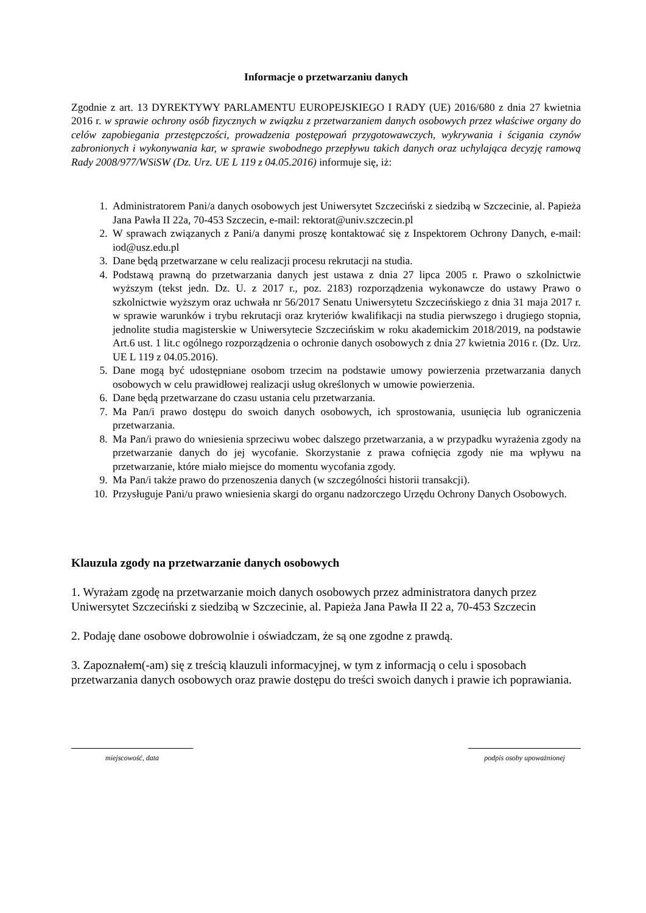Informacje o przetwarzaniu danych
Zgodnie z art. 13 DYREKTYWY PARLAMENTU EUROPEJSKIEGO I RADY (UE) 2016/680 z dnia 27 kwietnia 2016 r. w sprawie ochrony osób fizycznych w związku z przetwarzaniem danych osobowych przez właściwe organy do celów zapobiegania przestępczości, prowadzenia postępowań przygotowawczych, wykrywania i ścigania czynów zabronionych i wykonywania kar, w sprawie swobodnego przepływu takich danych oraz uchylająca decyzję ramową Rady 2008/977/WSiSW (Dz. Urz. UE L 119 z 04.05.2016) informuje się, iż:
1. Administratorem Pani/a danych osobowych jest Uniwersytet Szczeciński z siedzibą w Szczecinie, al. Papieża Jana Pawła II 22a, 70-453 Szczecin, e-mail: rektorat@univ.szczecin.pl
2. W sprawach związanych z Pani/a danymi proszę kontaktować się z Inspektorem Ochrony Danych, e-mail: iod@usz.edu.pl
3. Dane będą przetwarzane w celu realizacji procesu rekrutacji na studia.
4. Podstawą prawną do przetwarzania danych jest ustawa z dnia 27 lipca 2005 r. Prawo o szkolnictwie wyższym (tekst jedn. Dz. U. z 2017 r., poz. 2183) rozporządzenia wykonawcze do ustawy Prawo o szkolnictwie wyższym oraz uchwała nr 56/2017 Senatu Uniwersytetu Szczecińskiego z dnia 31 maja 2017 r. w sprawie warunków i trybu rekrutacji oraz kryteriów kwalifikacji na studia pierwszego i drugiego stopnia, jednolite studia magisterskie w Uniwersytecie Szczecińskim w roku akademickim 2018/2019, na podstawie Art.6 ust. 1 lit.c ogólnego rozporządzenia o ochronie danych osobowych z dnia 27 kwietnia 2016 r. (Dz. Urz. UE L 119 z 04.05.2016).
5. Dane mogą być udostępniane osobom trzecim na podstawie umowy powierzenia przetwarzania danych osobowych w celu prawidłowej realizacji usług określonych w umowie powierzenia.
6. Dane będą przetwarzane do czasu ustania celu przetwarzania.
7. Ma Pan/i prawo dostępu do swoich danych osobowych, ich sprostowania, usunięcia lub ograniczenia przetwarzania.
8. Ma Pan/i prawo do wniesienia sprzeciwu wobec dalszego przetwarzania, a w przypadku wyrażenia zgody na przetwarzanie danych do jej wycofanie. Skorzystanie z prawa cofnięcia zgody nie ma wpływu na przetwarzanie, które miało miejsce do momentu wycofania zgody.
9. Ma Pan/i także prawo do przenoszenia danych (w szczególności historii transakcji).
10. Przysługuje Pani/u prawo wniesienia skargi do organu nadzorczego Urzędu Ochrony Danych Osobowych.
Klauzula zgody na przetwarzanie danych osobowych
1. Wyrażam zgodę na przetwarzanie moich danych osobowych przez administratora danych przez Uniwersytet Szczeciński z siedzibą w Szczecinie, al. Papieża Jana Pawła II 22 a, 70-453 Szczecin
2. Podaję dane osobowe dobrowolnie i oświadczam, że są one zgodne z prawdą.
3. Zapoznałem(-am) się z treścią klauzuli informacyjnej, w tym z informacją o celu i sposobach przetwarzania danych osobowych oraz prawie dostępu do treści swoich danych i prawie ich poprawiania.
miejscowość, data podpis osoby upoważnionej